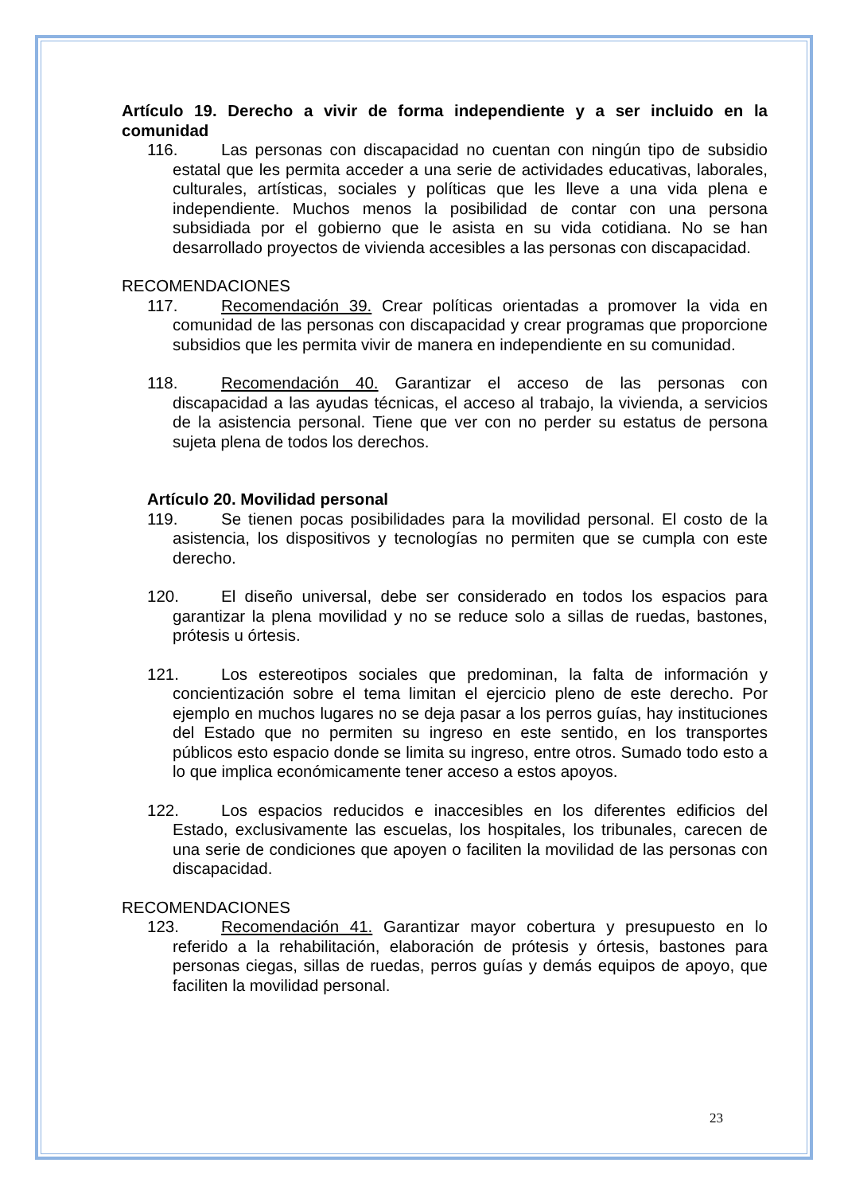Artículo 19. Derecho a vivir de forma independiente y a ser incluido en la comunidad
116. Las personas con discapacidad no cuentan con ningún tipo de subsidio estatal que les permita acceder a una serie de actividades educativas, laborales, culturales, artísticas, sociales y políticas que les lleve a una vida plena e independiente. Muchos menos la posibilidad de contar con una persona subsidiada por el gobierno que le asista en su vida cotidiana. No se han desarrollado proyectos de vivienda accesibles a las personas con discapacidad.
RECOMENDACIONES
117. Recomendación 39. Crear políticas orientadas a promover la vida en comunidad de las personas con discapacidad y crear programas que proporcione subsidios que les permita vivir de manera en independiente en su comunidad.
118. Recomendación 40. Garantizar el acceso de las personas con discapacidad a las ayudas técnicas, el acceso al trabajo, la vivienda, a servicios de la asistencia personal. Tiene que ver con no perder su estatus de persona sujeta plena de todos los derechos.
Artículo 20. Movilidad personal
119. Se tienen pocas posibilidades para la movilidad personal. El costo de la asistencia, los dispositivos y tecnologías no permiten que se cumpla con este derecho.
120. El diseño universal, debe ser considerado en todos los espacios para garantizar la plena movilidad y no se reduce solo a sillas de ruedas, bastones, prótesis u órtesis.
121. Los estereotipos sociales que predominan, la falta de información y concientización sobre el tema limitan el ejercicio pleno de este derecho. Por ejemplo en muchos lugares no se deja pasar a los perros guías, hay instituciones del Estado que no permiten su ingreso en este sentido, en los transportes públicos esto espacio donde se limita su ingreso, entre otros. Sumado todo esto a lo que implica económicamente tener acceso a estos apoyos.
122. Los espacios reducidos e inaccesibles en los diferentes edificios del Estado, exclusivamente las escuelas, los hospitales, los tribunales, carecen de una serie de condiciones que apoyen o faciliten la movilidad de las personas con discapacidad.
RECOMENDACIONES
123. Recomendación 41. Garantizar mayor cobertura y presupuesto en lo referido a la rehabilitación, elaboración de prótesis y órtesis, bastones para personas ciegas, sillas de ruedas, perros guías y demás equipos de apoyo, que faciliten la movilidad personal.
23